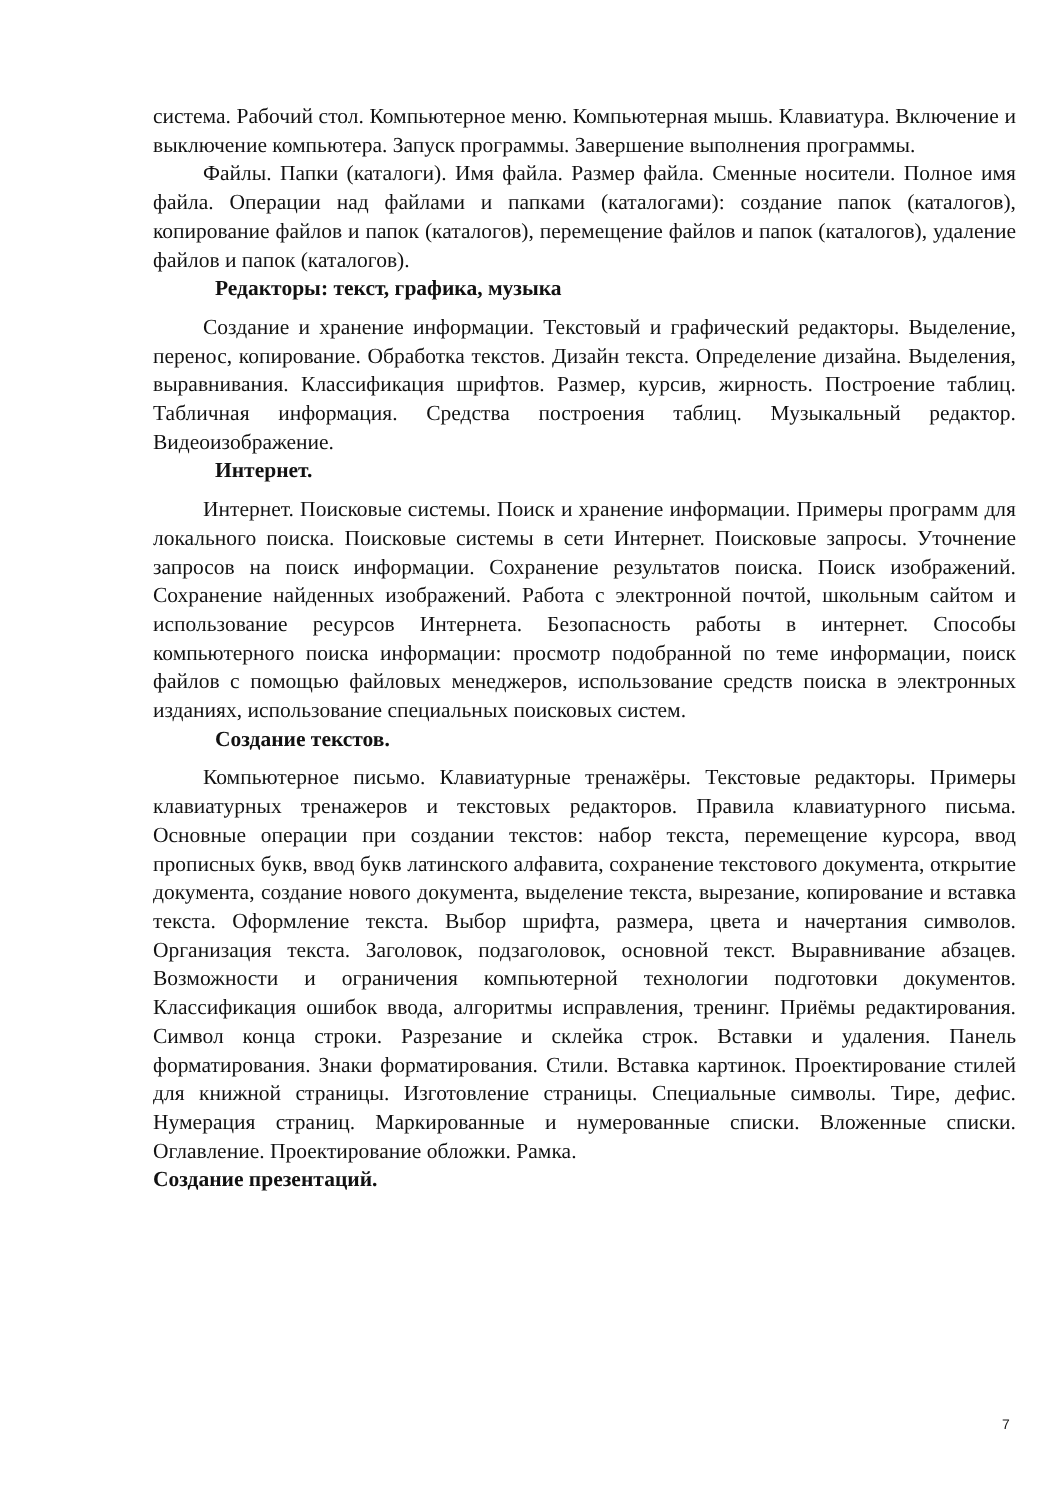система. Рабочий стол. Компьютерное меню. Компьютерная мышь. Клавиатура. Включение и выключение компьютера. Запуск программы. Завершение выполнения программы.
Файлы. Папки (каталоги). Имя файла. Размер файла. Сменные носители. Полное имя файла. Операции над файлами и папками (каталогами): создание папок (каталогов), копирование файлов и папок (каталогов), перемещение файлов и папок (каталогов), удаление файлов и папок (каталогов).
Редакторы: текст, графика, музыка
Создание и хранение информации. Текстовый и графический редакторы. Выделение, перенос, копирование. Обработка текстов. Дизайн текста. Определение дизайна. Выделения, выравнивания. Классификация шрифтов. Размер, курсив, жирность. Построение таблиц. Табличная информация. Средства построения таблиц. Музыкальный редактор. Видеоизображение.
Интернет.
Интернет. Поисковые системы. Поиск и хранение информации. Примеры программ для локального поиска. Поисковые системы в сети Интернет. Поисковые запросы. Уточнение запросов на поиск информации. Сохранение результатов поиска. Поиск изображений. Сохранение найденных изображений. Работа с электронной почтой, школьным сайтом и использование ресурсов Интернета. Безопасность работы в интернет. Способы компьютерного поиска информации: просмотр подобранной по теме информации, поиск файлов с помощью файловых менеджеров, использование средств поиска в электронных изданиях, использование специальных поисковых систем.
Создание текстов.
Компьютерное письмо. Клавиатурные тренажёры. Текстовые редакторы. Примеры клавиатурных тренажеров и текстовых редакторов. Правила клавиатурного письма. Основные операции при создании текстов: набор текста, перемещение курсора, ввод прописных букв, ввод букв латинского алфавита, сохранение текстового документа, открытие документа, создание нового документа, выделение текста, вырезание, копирование и вставка текста. Оформление текста. Выбор шрифта, размера, цвета и начертания символов. Организация текста. Заголовок, подзаголовок, основной текст. Выравнивание абзацев. Возможности и ограничения компьютерной технологии подготовки документов. Классификация ошибок ввода, алгоритмы исправления, тренинг. Приёмы редактирования. Символ конца строки. Разрезание и склейка строк. Вставки и удаления. Панель форматирования. Знаки форматирования. Стили. Вставка картинок. Проектирование стилей для книжной страницы. Изготовление страницы. Специальные символы. Тире, дефис. Нумерация страниц. Маркированные и нумерованные списки. Вложенные списки. Оглавление. Проектирование обложки. Рамка.
Создание презентаций.
7